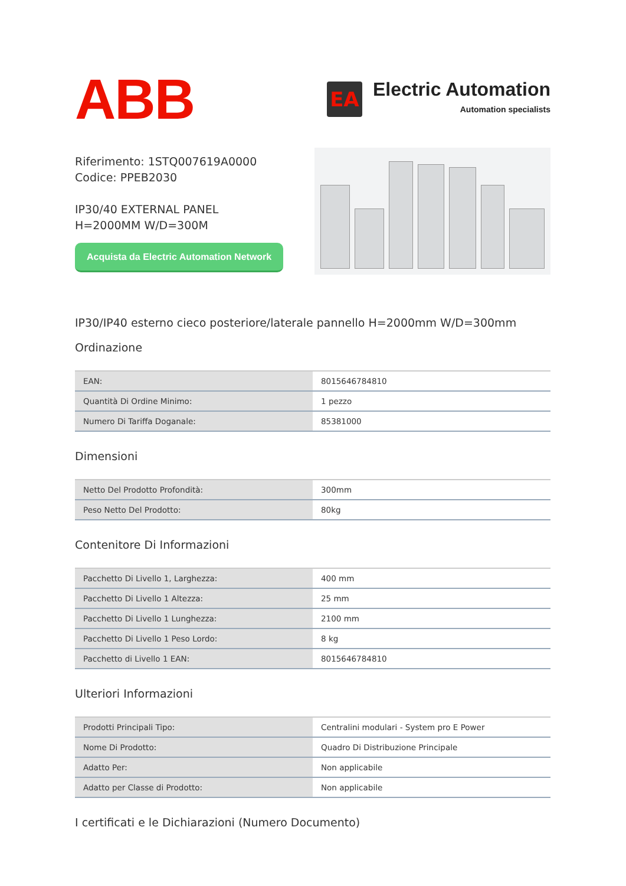ABB
EA
Electric Automation
Automation specialists
Riferimento: 1STQ007619A0000
Codice: PPEB2030
IP30/40 EXTERNAL PANEL H=2000MM W/D=300M
Acquista da Electric Automation Network
IP30/IP40 esterno cieco posteriore/laterale pannello H=2000mm W/D=300mm
Ordinazione
| EAN: | 8015646784810 |
| Quantità Di Ordine Minimo: | 1 pezzo |
| Numero Di Tariffa Doganale: | 85381000 |
Dimensioni
| Netto Del Prodotto Profondità: | 300mm |
| Peso Netto Del Prodotto: | 80kg |
Contenitore Di Informazioni
| Pacchetto Di Livello 1, Larghezza: | 400 mm |
| Pacchetto Di Livello 1 Altezza: | 25 mm |
| Pacchetto Di Livello 1 Lunghezza: | 2100 mm |
| Pacchetto Di Livello 1 Peso Lordo: | 8 kg |
| Pacchetto di Livello 1 EAN: | 8015646784810 |
Ulteriori Informazioni
| Prodotti Principali Tipo: | Centralini modulari - System pro E Power |
| Nome Di Prodotto: | Quadro Di Distribuzione Principale |
| Adatto Per: | Non applicabile |
| Adatto per Classe di Prodotto: | Non applicabile |
I certificati e le Dichiarazioni (Numero Documento)